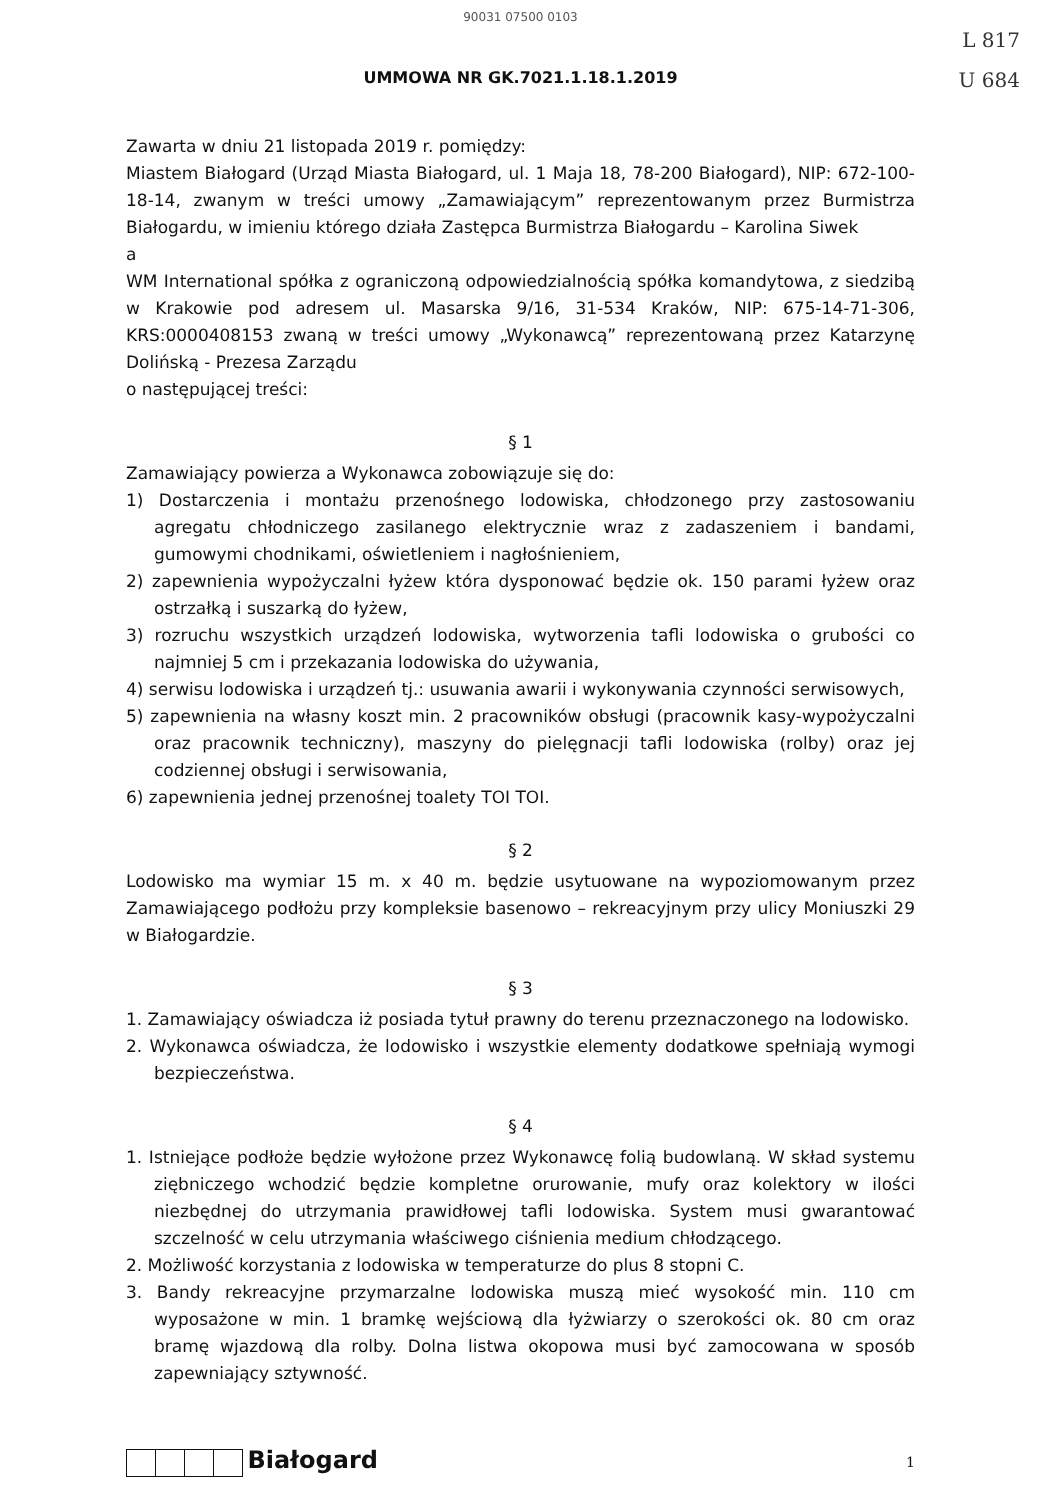90031 07500 0103
L 817
U 684
UMMOWA NR GK.7021.1.18.1.2019
Zawarta w dniu 21 listopada 2019 r. pomiędzy:
Miastem Białogard (Urząd Miasta Białogard, ul. 1 Maja 18, 78-200 Białogard), NIP: 672-100-18-14, zwanym w treści umowy „Zamawiającym” reprezentowanym przez Burmistrza Białogardu, w imieniu którego działa Zastępca Burmistrza Białogardu – Karolina Siwek
a
WM International spółka z ograniczoną odpowiedzialnością spółka komandytowa, z siedzibą w Krakowie pod adresem ul. Masarska 9/16, 31-534 Kraków, NIP: 675-14-71-306, KRS:0000408153 zwaną w treści umowy „Wykonawcą” reprezentowaną przez Katarzynę Dolińską - Prezesa Zarządu
o następującej treści:
§ 1
Zamawiający powierza a Wykonawca zobowiązuje się do:
1) Dostarczenia i montażu przenośnego lodowiska, chłodzonego przy zastosowaniu agregatu chłodniczego zasilanego elektrycznie wraz z zadaszeniem i bandami, gumowymi chodnikami, oświetleniem i nagłośnieniem,
2) zapewnienia wypożyczalni łyżew która dysponować będzie ok. 150 parami łyżew oraz ostrzałką i suszarką do łyżew,
3) rozruchu wszystkich urządzeń lodowiska, wytworzenia tafli lodowiska o grubości co najmniej 5 cm i przekazania lodowiska do używania,
4) serwisu lodowiska i urządzeń tj.: usuwania awarii i wykonywania czynności serwisowych,
5) zapewnienia na własny koszt min. 2 pracowników obsługi (pracownik kasy-wypożyczalni oraz pracownik techniczny), maszyny do pielęgnacji tafli lodowiska (rolby) oraz jej codziennej obsługi i serwisowania,
6) zapewnienia jednej przenośnej toalety TOI TOI.
§ 2
Lodowisko ma wymiar 15 m. x 40 m. będzie usytuowane na wypoziomowanym przez Zamawiającego podłożu przy kompleksie basenowo – rekreacyjnym przy ulicy Moniuszki 29 w Białogardzie.
§ 3
1. Zamawiający oświadcza iż posiada tytuł prawny do terenu przeznaczonego na lodowisko.
2. Wykonawca oświadcza, że lodowisko i wszystkie elementy dodatkowe spełniają wymogi bezpieczeństwa.
§ 4
1. Istniejące podłoże będzie wyłożone przez Wykonawcę folią budowlaną. W skład systemu ziębniczego wchodzić będzie kompletne orurowanie, mufy oraz kolektory w ilości niezbędnej do utrzymania prawidłowej tafli lodowiska. System musi gwarantować szczelność w celu utrzymania właściwego ciśnienia medium chłodzącego.
2. Możliwość korzystania z lodowiska w temperaturze do plus 8 stopni C.
3. Bandy rekreacyjne przymarzalne lodowiska muszą mieć wysokość min. 110 cm wyposażone w min. 1 bramkę wejściową dla łyżwiarzy o szerokości ok. 80 cm oraz bramę wjazdową dla rolby. Dolna listwa okopowa musi być zamocowana w sposób zapewniający sztywność.
Białogard
1